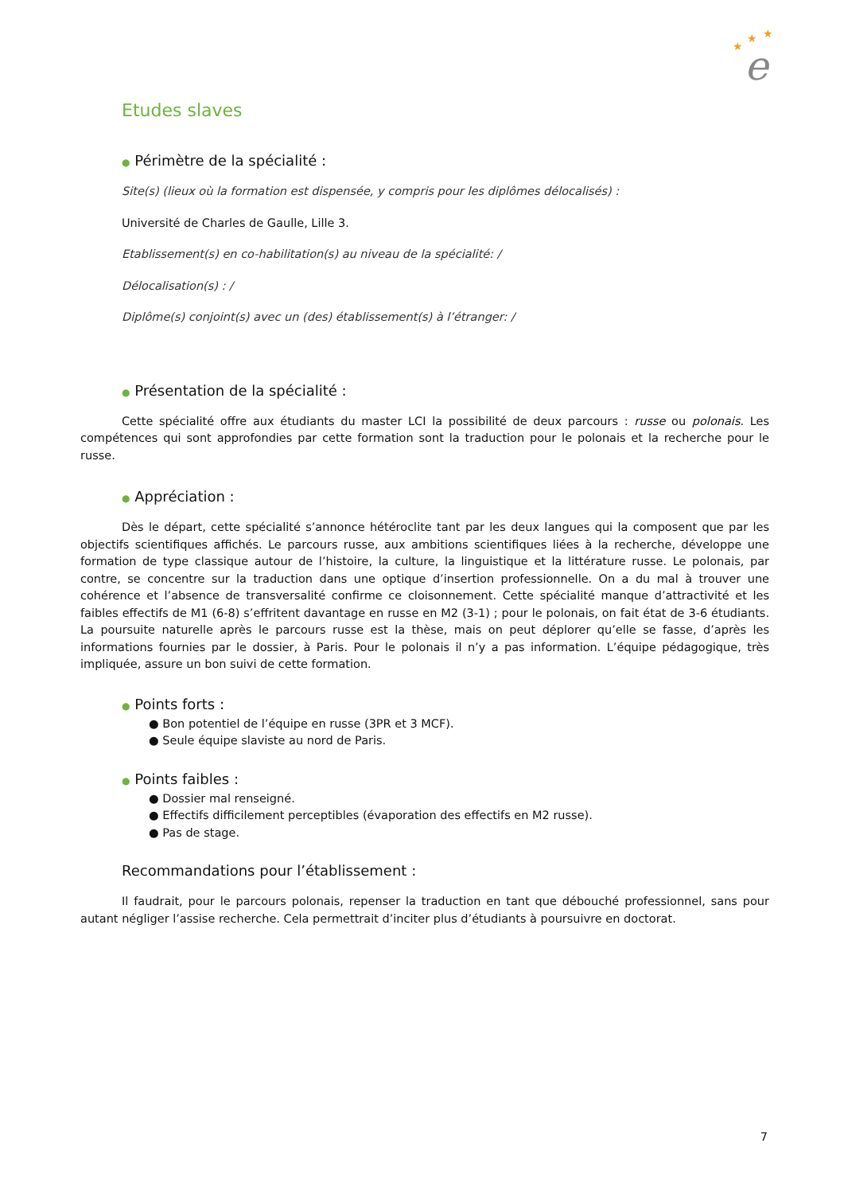★
★
★
e
Etudes slaves
● Périmètre de la spécialité :
Site(s) (lieux où la formation est dispensée, y compris pour les diplômes délocalisés) :
Université de Charles de Gaulle, Lille 3.
Etablissement(s) en co-habilitation(s) au niveau de la spécialité: /
Délocalisation(s) : /
Diplôme(s) conjoint(s) avec un (des) établissement(s) à l’étranger: /
● Présentation de la spécialité :
Cette spécialité offre aux étudiants du master LCI la possibilité de deux parcours : russe ou polonais. Les compétences qui sont approfondies par cette formation sont la traduction pour le polonais et la recherche pour le russe.
● Appréciation :
Dès le départ, cette spécialité s’annonce hétéroclite tant par les deux langues qui la composent que par les objectifs scientifiques affichés. Le parcours russe, aux ambitions scientifiques liées à la recherche, développe une formation de type classique autour de l’histoire, la culture, la linguistique et la littérature russe. Le polonais, par contre, se concentre sur la traduction dans une optique d’insertion professionnelle. On a du mal à trouver une cohérence et l’absence de transversalité confirme ce cloisonnement. Cette spécialité manque d’attractivité et les faibles effectifs de M1 (6-8) s’effritent davantage en russe en M2 (3-1) ; pour le polonais, on fait état de 3-6 étudiants. La poursuite naturelle après le parcours russe est la thèse, mais on peut déplorer qu’elle se fasse, d’après les informations fournies par le dossier, à Paris. Pour le polonais il n’y a pas information. L’équipe pédagogique, très impliquée, assure un bon suivi de cette formation.
● Points forts :
● Bon potentiel de l’équipe en russe (3PR et 3 MCF).
● Seule équipe slaviste au nord de Paris.
● Points faibles :
● Dossier mal renseigné.
● Effectifs difficilement perceptibles (évaporation des effectifs en M2 russe).
● Pas de stage.
Recommandations pour l’établissement :
Il faudrait, pour le parcours polonais, repenser la traduction en tant que débouché professionnel, sans pour autant négliger l’assise recherche. Cela permettrait d’inciter plus d’étudiants à poursuivre en doctorat.
7